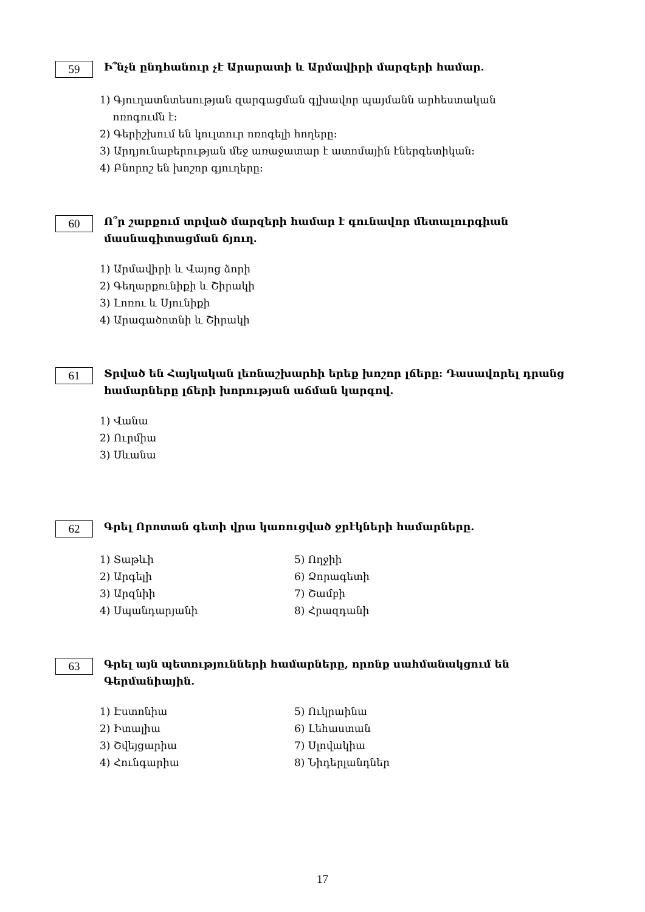59
Ի՞նչն ընդհանուր չէ Արարատի և Արմավիրի մարզերի համար.
1) Գյուղատնտեսության զարգացման գլխավոր պայմանն արհեստական
ոռոգումն է:
2) Գերիշխում են կուլտուր ոռոգելի հողերը:
3) Արդյունաբերության մեջ առաջատար է ատոմային էներգետիկան:
4) Բնորոշ են խոշոր գյուղերը:
60
Ո՞ր շարքում տրված մարզերի համար է գունավոր մետալուրգիան մասնագիտացման ճյուղ.
1) Արմավիրի և Վայոց ձորի
2) Գեղարքունիքի և Շիրակի
3) Լոռու և Սյունիքի
4) Արագածոտնի և Շիրակի
61
Տրված են Հայկական լեռնաշխարհի երեք խոշոր լճերը: Դասավորել դրանց համարները լճերի խորության աճման կարգով.
1) Վանա
2) Ուրմիա
3) Սևանա
62
Գրել Որոտան գետի վրա կառուցված ջրէկների համարները.
1) Տաթևի
2) Արգելի
3) Արզնիի
4) Սպանդարյանի
5) Ողջիի
6) Ձորագետի
7) Շամբի
8) Հրազդանի
63
Գրել այն պետությունների համարները, որոնք սահմանակցում են Գերմանիային.
1) Էստոնիա
2) Իտալիա
3) Շվեյցարիա
4) Հունգարիա
5) Ուկրաինա
6) Լեհաստան
7) Սլովակիա
8) Նիդերլանդներ
17